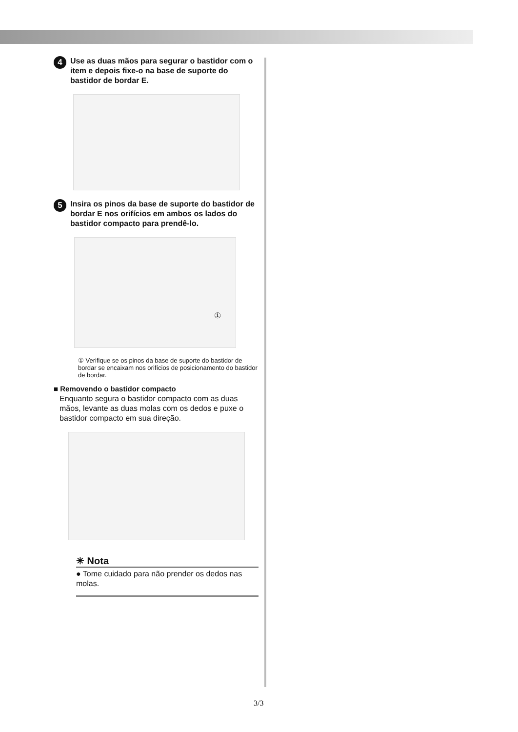4 Use as duas mãos para segurar o bastidor com o item e depois fixe-o na base de suporte do bastidor de bordar E.
5 Insira os pinos da base de suporte do bastidor de bordar E nos orifícios em ambos os lados do bastidor compacto para prendê-lo.
①
① Verifique se os pinos da base de suporte do bastidor de bordar se encaixam nos orifícios de posicionamento do bastidor de bordar.
■ Removendo o bastidor compacto
Enquanto segura o bastidor compacto com as duas mãos, levante as duas molas com os dedos e puxe o bastidor compacto em sua direção.
✳ Nota
● Tome cuidado para não prender os dedos nas molas.
3/3